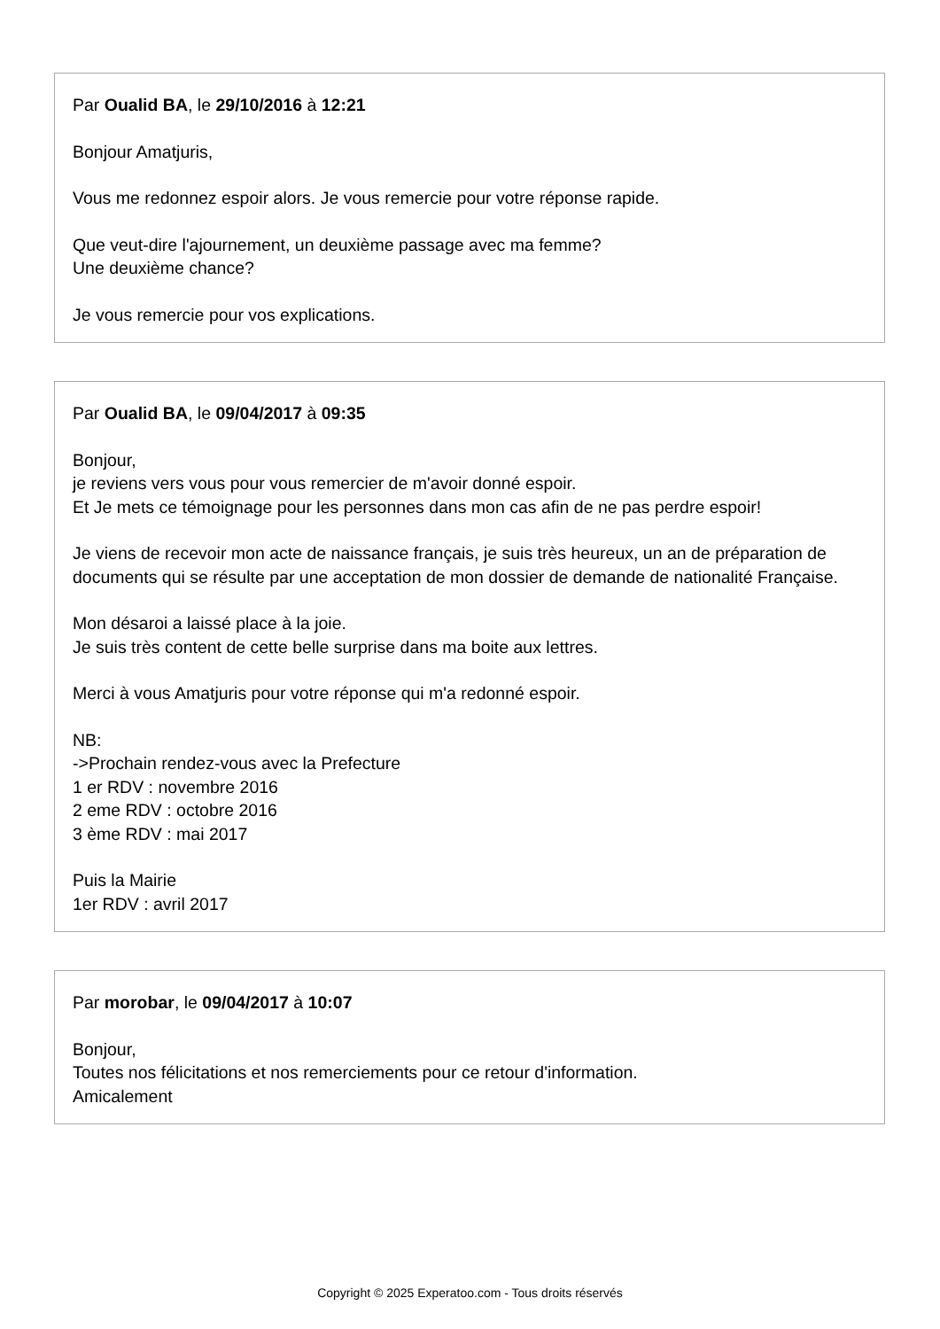Par Oualid BA, le 29/10/2016 à 12:21
Bonjour Amatjuris,
Vous me redonnez espoir alors. Je vous remercie pour votre réponse rapide.
Que veut-dire l'ajournement, un deuxième passage avec ma femme?
Une deuxième chance?
Je vous remercie pour vos explications.
Par Oualid BA, le 09/04/2017 à 09:35
Bonjour,
je reviens vers vous pour vous remercier de m'avoir donné espoir.
Et Je mets ce témoignage pour les personnes dans mon cas afin de ne pas perdre espoir!
Je viens de recevoir mon acte de naissance français, je suis très heureux, un an de préparation de documents qui se résulte par une acceptation de mon dossier de demande de nationalité Française.
Mon désaroi a laissé place à la joie.
Je suis très content de cette belle surprise dans ma boite aux lettres.
Merci à vous Amatjuris pour votre réponse qui m'a redonné espoir.
NB:
->Prochain rendez-vous avec la Prefecture
1 er RDV : novembre 2016
2 eme RDV : octobre 2016
3 ème RDV : mai 2017
Puis la Mairie
1er RDV : avril 2017
Par morobar, le 09/04/2017 à 10:07
Bonjour,
Toutes nos félicitations et nos remerciements pour ce retour d'information.
Amicalement
Copyright © 2025 Experatoo.com - Tous droits réservés